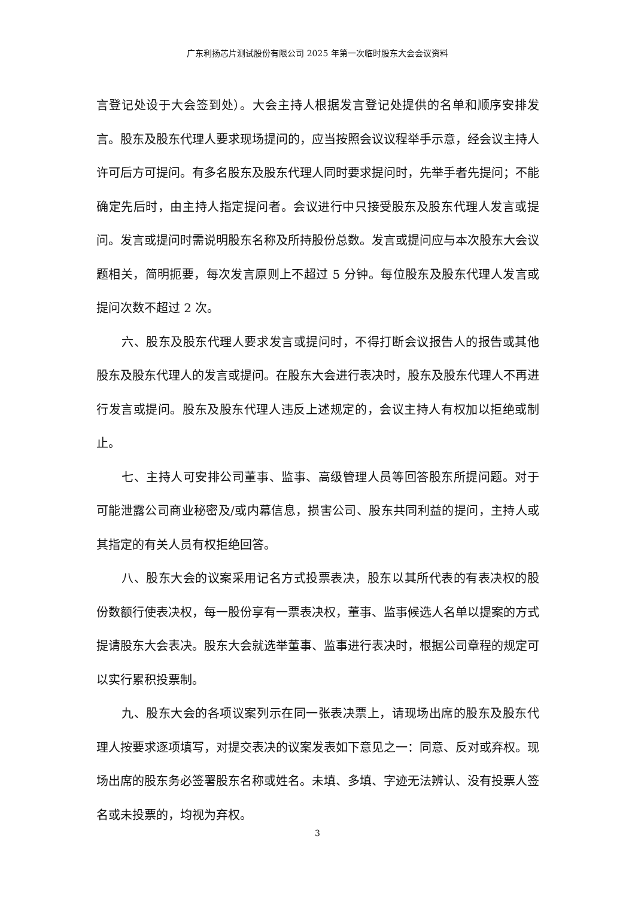广东利扬芯片测试股份有限公司 2025 年第一次临时股东大会会议资料
言登记处设于大会签到处）。大会主持人根据发言登记处提供的名单和顺序安排发言。股东及股东代理人要求现场提问的，应当按照会议议程举手示意，经会议主持人许可后方可提问。有多名股东及股东代理人同时要求提问时，先举手者先提问；不能确定先后时，由主持人指定提问者。会议进行中只接受股东及股东代理人发言或提问。发言或提问时需说明股东名称及所持股份总数。发言或提问应与本次股东大会议题相关，简明扼要，每次发言原则上不超过 5 分钟。每位股东及股东代理人发言或提问次数不超过 2 次。
六、股东及股东代理人要求发言或提问时，不得打断会议报告人的报告或其他股东及股东代理人的发言或提问。在股东大会进行表决时，股东及股东代理人不再进行发言或提问。股东及股东代理人违反上述规定的，会议主持人有权加以拒绝或制止。
七、主持人可安排公司董事、监事、高级管理人员等回答股东所提问题。对于可能泄露公司商业秘密及/或内幕信息，损害公司、股东共同利益的提问，主持人或其指定的有关人员有权拒绝回答。
八、股东大会的议案采用记名方式投票表决，股东以其所代表的有表决权的股份数额行使表决权，每一股份享有一票表决权，董事、监事候选人名单以提案的方式提请股东大会表决。股东大会就选举董事、监事进行表决时，根据公司章程的规定可以实行累积投票制。
九、股东大会的各项议案列示在同一张表决票上，请现场出席的股东及股东代理人按要求逐项填写，对提交表决的议案发表如下意见之一：同意、反对或弃权。现场出席的股东务必签署股东名称或姓名。未填、多填、字迹无法辨认、没有投票人签名或未投票的，均视为弃权。
3